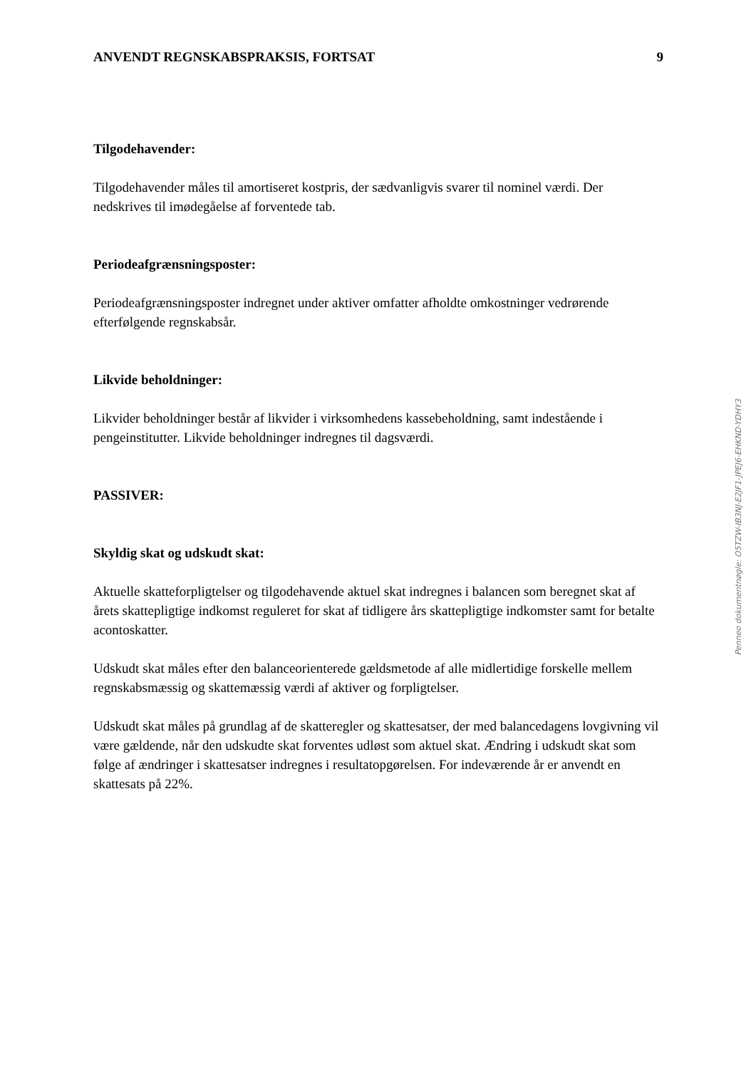ANVENDT REGNSKABSPRAKSIS, FORTSAT 9
Tilgodehavender:
Tilgodehavender måles til amortiseret kostpris, der sædvanligvis svarer til nominel værdi. Der nedskrives til imødegåelse af forventede tab.
Periodeafgrænsningsposter:
Periodeafgrænsningsposter indregnet under aktiver omfatter afholdte omkostninger vedrørende efterfølgende regnskabsår.
Likvide beholdninger:
Likvider beholdninger består af likvider i virksomhedens kassebeholdning, samt indestående i pengeinstitutter. Likvide beholdninger indregnes til dagsværdi.
PASSIVER:
Skyldig skat og udskudt skat:
Aktuelle skatteforpligtelser og tilgodehavende aktuel skat indregnes i balancen som beregnet skat af årets skattepligtige indkomst reguleret for skat af tidligere års skattepligtige indkomster samt for betalte acontoskatter.
Udskudt skat måles efter den balanceorienterede gældsmetode af alle midlertidige forskelle mellem regnskabsmæssig og skattemæssig værdi af aktiver og forpligtelser.
Udskudt skat måles på grundlag af de skatteregler og skattesatser, der med balancedagens lovgivning vil være gældende, når den udskudte skat forventes udløst som aktuel skat. Ændring i udskudt skat som følge af ændringer i skattesatser indregnes i resultatopgørelsen. For indeværende år er anvendt en skattesats på 22%.
Penneo dokumentnøgle: O5TZW-IB3NJ-E2JF1-JPEJ6-EHKND-YDHY3